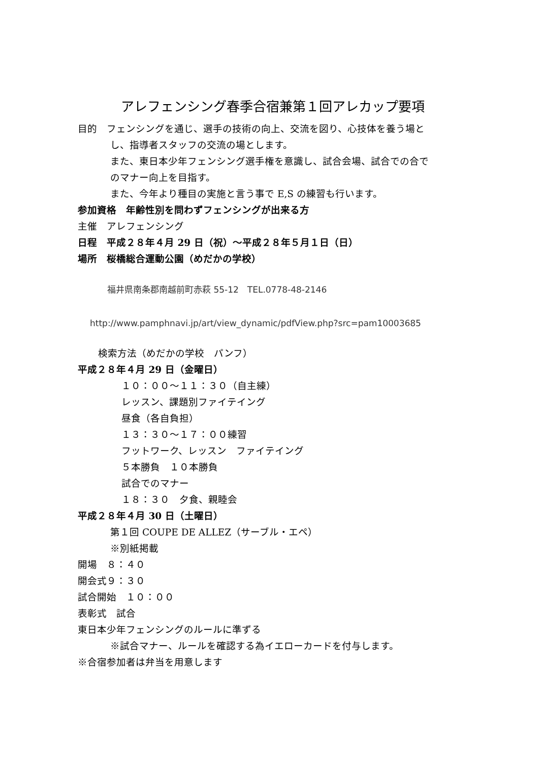アレフェンシング春季合宿兼第１回アレカップ要項
目的　フェンシングを通じ、選手の技術の向上、交流を図り、心技体を養う場と
し、指導者スタッフの交流の場とします。
また、東日本少年フェンシング選手権を意識し、試合会場、試合での合で
のマナー向上を目指す。
また、今年より種目の実施と言う事で E,S の練習も行います。
参加資格　年齢性別を問わずフェンシングが出来る方
主催　アレフェンシング
日程　平成２８年４月 29 日（祝）～平成２８年５月１日（日）
場所　桜橋総合運動公園（めだかの学校）
福井県南条郡南越前町赤萩 55-12　TEL.0778-48-2146
http://www.pamphnavi.jp/art/view_dynamic/pdfView.php?src=pam10003685
検索方法（めだかの学校　パンフ）
平成２８年４月 29 日（金曜日）
１０：００～１１：３０（自主練）
レッスン、課題別ファイテイング
昼食（各自負担）
１３：３０～１７：００練習
フットワーク、レッスン　ファイテイング
５本勝負　１０本勝負
試合でのマナー
１８：３０　夕食、親睦会
平成２８年４月 30 日（土曜日）
第１回 COUPE DE ALLEZ（サーブル・エペ）
※別紙掲載
開場　８：４０
開会式９：３０
試合開始　１０：００
表彰式　試合
東日本少年フェンシングのルールに準ずる
※試合マナー、ルールを確認する為イエローカードを付与します。
※合宿参加者は弁当を用意します